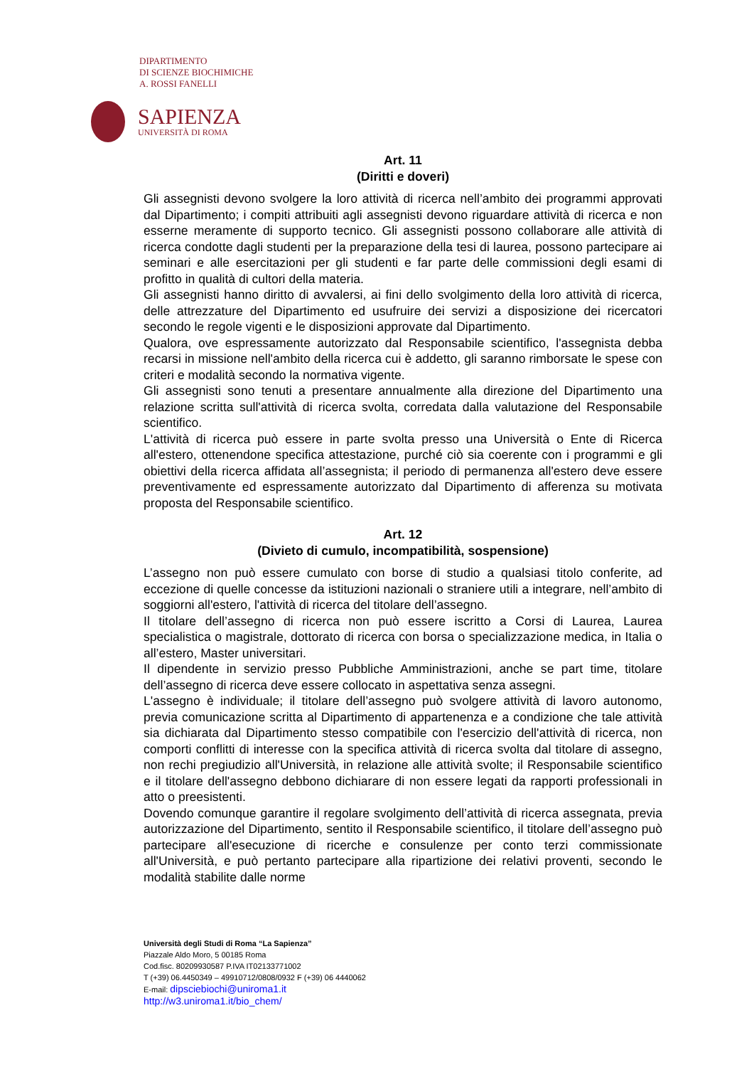DIPARTIMENTO
DI SCIENZE BIOCHIMICHE
A. ROSSI FANELLI
SAPIENZA
UNIVERSITÀ DI ROMA
Art. 11
(Diritti e doveri)
Gli assegnisti devono svolgere la loro attività di ricerca nell’ambito dei programmi approvati dal Dipartimento; i compiti attribuiti agli assegnisti devono riguardare attività di ricerca e non esserne meramente di supporto tecnico. Gli assegnisti possono collaborare alle attività di ricerca condotte dagli studenti per la preparazione della tesi di laurea, possono partecipare ai seminari e alle esercitazioni per gli studenti e far parte delle commissioni degli esami di profitto in qualità di cultori della materia.
Gli assegnisti hanno diritto di avvalersi, ai fini dello svolgimento della loro attività di ricerca, delle attrezzature del Dipartimento ed usufruire dei servizi a disposizione dei ricercatori secondo le regole vigenti e le disposizioni approvate dal Dipartimento.
Qualora, ove espressamente autorizzato dal Responsabile scientifico, l'assegnista debba recarsi in missione nell'ambito della ricerca cui è addetto, gli saranno rimborsate le spese con criteri e modalità secondo la normativa vigente.
Gli assegnisti sono tenuti a presentare annualmente alla direzione del Dipartimento una relazione scritta sull'attività di ricerca svolta, corredata dalla valutazione del Responsabile scientifico.
L'attività di ricerca può essere in parte svolta presso una Università o Ente di Ricerca all'estero, ottenendone specifica attestazione, purché ciò sia coerente con i programmi e gli obiettivi della ricerca affidata all’assegnista; il periodo di permanenza all'estero deve essere preventivamente ed espressamente autorizzato dal Dipartimento di afferenza su motivata proposta del Responsabile scientifico.
Art. 12
(Divieto di cumulo, incompatibilità, sospensione)
L’assegno non può essere cumulato con borse di studio a qualsiasi titolo conferite, ad eccezione di quelle concesse da istituzioni nazionali o straniere utili a integrare, nell’ambito di soggiorni all'estero, l'attività di ricerca del titolare dell’assegno.
Il titolare dell’assegno di ricerca non può essere iscritto a Corsi di Laurea, Laurea specialistica o magistrale, dottorato di ricerca con borsa o specializzazione medica, in Italia o all’estero, Master universitari.
Il dipendente in servizio presso Pubbliche Amministrazioni, anche se part time, titolare dell’assegno di ricerca deve essere collocato in aspettativa senza assegni.
L'assegno è individuale; il titolare dell’assegno può svolgere attività di lavoro autonomo, previa comunicazione scritta al Dipartimento di appartenenza e a condizione che tale attività sia dichiarata dal Dipartimento stesso compatibile con l'esercizio dell'attività di ricerca, non comporti conflitti di interesse con la specifica attività di ricerca svolta dal titolare di assegno, non rechi pregiudizio all'Università, in relazione alle attività svolte; il Responsabile scientifico e il titolare dell'assegno debbono dichiarare di non essere legati da rapporti professionali in atto o preesistenti.
Dovendo comunque garantire il regolare svolgimento dell’attività di ricerca assegnata, previa autorizzazione del Dipartimento, sentito il Responsabile scientifico, il titolare dell’assegno può partecipare all'esecuzione di ricerche e consulenze per conto terzi commissionate all'Università, e può pertanto partecipare alla ripartizione dei relativi proventi, secondo le modalità stabilite dalle norme
Università degli Studi di Roma “La Sapienza”
Piazzale Aldo Moro, 5 00185 Roma
Cod.fisc. 80209930587 P.IVA IT02133771002
T (+39) 06.4450349 – 49910712/0808/0932 F (+39) 06 4440062
E-mail: dipsciebiochi@uniroma1.it
http://w3.uniroma1.it/bio_chem/